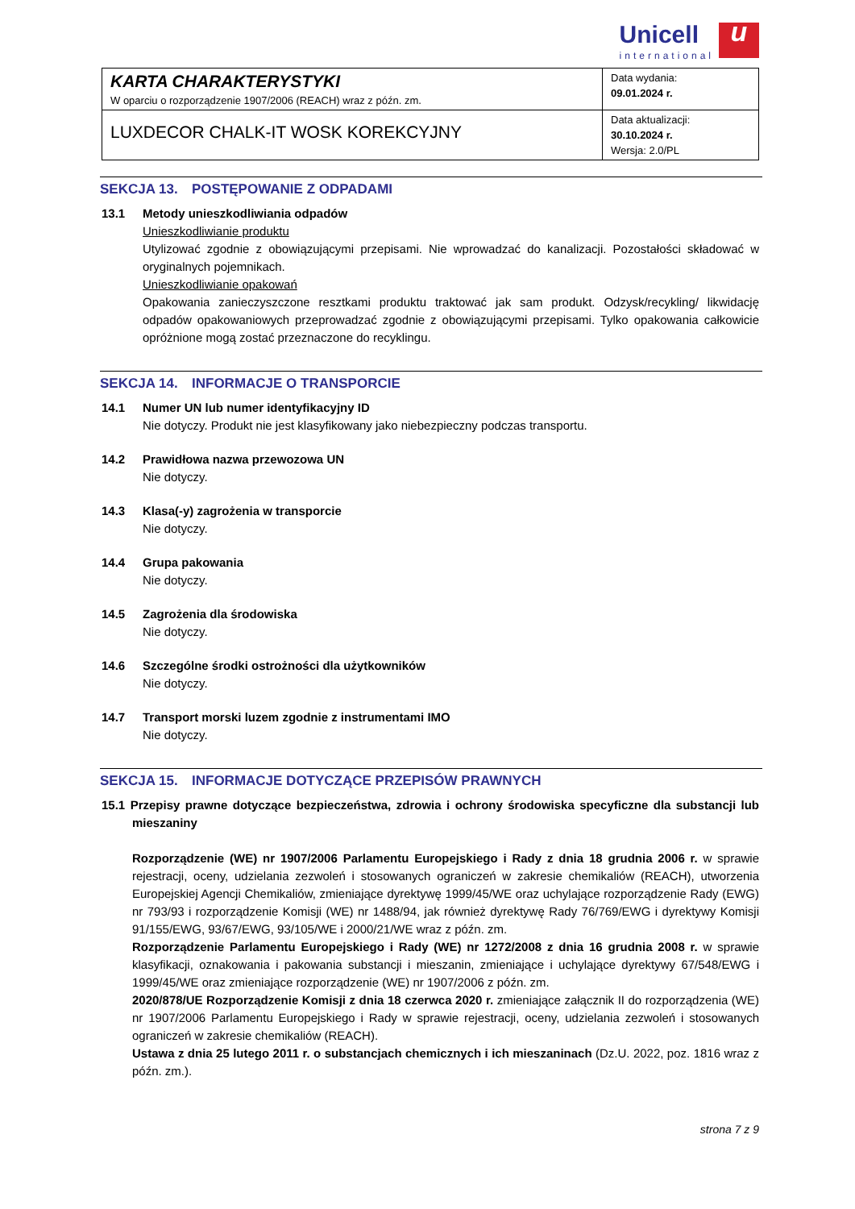Unicell
international
u
| KARTA CHARAKTERYSTYKI W oparciu o rozporządzenie 1907/2006 (REACH) wraz z późn. zm. | Data wydania: 09.01.2024 r. |
| LUXDECOR CHALK-IT WOSK KOREKCYJNY | Data aktualizacji: 30.10.2024 r. Wersja: 2.0/PL |
SEKCJA 13. POSTĘPOWANIE Z ODPADAMI
13.1 Metody unieszkodliwiania odpadów
Unieszkodliwianie produktu
Utylizować zgodnie z obowiązującymi przepisami. Nie wprowadzać do kanalizacji. Pozostałości składować w oryginalnych pojemnikach.
Unieszkodliwianie opakowań
Opakowania zanieczyszczone resztkami produktu traktować jak sam produkt. Odzysk/recykling/ likwidację odpadów opakowaniowych przeprowadzać zgodnie z obowiązującymi przepisami. Tylko opakowania całkowicie opróżnione mogą zostać przeznaczone do recyklingu.
SEKCJA 14. INFORMACJE O TRANSPORCIE
14.1 Numer UN lub numer identyfikacyjny ID
Nie dotyczy. Produkt nie jest klasyfikowany jako niebezpieczny podczas transportu.
14.2 Prawidłowa nazwa przewozowa UN
Nie dotyczy.
14.3 Klasa(-y) zagrożenia w transporcie
Nie dotyczy.
14.4 Grupa pakowania
Nie dotyczy.
14.5 Zagrożenia dla środowiska
Nie dotyczy.
14.6 Szczególne środki ostrożności dla użytkowników
Nie dotyczy.
14.7 Transport morski luzem zgodnie z instrumentami IMO
Nie dotyczy.
SEKCJA 15. INFORMACJE DOTYCZĄCE PRZEPISÓW PRAWNYCH
15.1 Przepisy prawne dotyczące bezpieczeństwa, zdrowia i ochrony środowiska specyficzne dla substancji lub mieszaniny
Rozporządzenie (WE) nr 1907/2006 Parlamentu Europejskiego i Rady z dnia 18 grudnia 2006 r. w sprawie rejestracji, oceny, udzielania zezwoleń i stosowanych ograniczeń w zakresie chemikaliów (REACH), utworzenia Europejskiej Agencji Chemikaliów, zmieniające dyrektywę 1999/45/WE oraz uchylające rozporządzenie Rady (EWG) nr 793/93 i rozporządzenie Komisji (WE) nr 1488/94, jak również dyrektywę Rady 76/769/EWG i dyrektywy Komisji 91/155/EWG, 93/67/EWG, 93/105/WE i 2000/21/WE wraz z późn. zm.
Rozporządzenie Parlamentu Europejskiego i Rady (WE) nr 1272/2008 z dnia 16 grudnia 2008 r. w sprawie klasyfikacji, oznakowania i pakowania substancji i mieszanin, zmieniające i uchylające dyrektywy 67/548/EWG i 1999/45/WE oraz zmieniające rozporządzenie (WE) nr 1907/2006 z późn. zm.
2020/878/UE Rozporządzenie Komisji z dnia 18 czerwca 2020 r. zmieniające załącznik II do rozporządzenia (WE) nr 1907/2006 Parlamentu Europejskiego i Rady w sprawie rejestracji, oceny, udzielania zezwoleń i stosowanych ograniczeń w zakresie chemikaliów (REACH).
Ustawa z dnia 25 lutego 2011 r. o substancjach chemicznych i ich mieszaninach (Dz.U. 2022, poz. 1816 wraz z późn. zm.).
strona 7 z 9